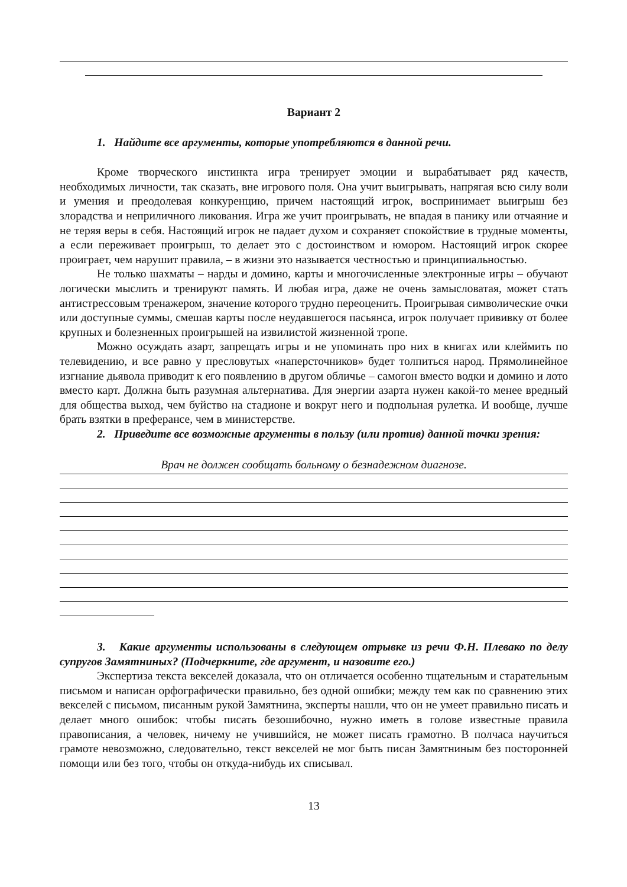Вариант 2
1. Найдите все аргументы, которые употребляются в данной речи.
Кроме творческого инстинкта игра тренирует эмоции и вырабатывает ряд качеств, необходимых личности, так сказать, вне игрового поля. Она учит выигрывать, напрягая всю силу воли и умения и преодолевая конкуренцию, причем настоящий игрок, воспринимает выигрыш без злорадства и неприличного ликования. Игра же учит проигрывать, не впадая в панику или отчаяние и не теряя веры в себя. Настоящий игрок не падает духом и сохраняет спокойствие в трудные моменты, а если переживает проигрыш, то делает это с достоинством и юмором. Настоящий игрок скорее проиграет, чем нарушит правила, – в жизни это называется честностью и принципиальностью.
Не только шахматы – нарды и домино, карты и многочисленные электронные игры – обучают логически мыслить и тренируют память. И любая игра, даже не очень замысловатая, может стать антистрессовым тренажером, значение которого трудно переоценить. Проигрывая символические очки или доступные суммы, смешав карты после неудавшегося пасьянса, игрок получает прививку от более крупных и болезненных проигрышей на извилистой жизненной тропе.
Можно осуждать азарт, запрещать игры и не упоминать про них в книгах или клеймить по телевидению, и все равно у пресловутых «наперсточников» будет толпиться народ. Прямолинейное изгнание дьявола приводит к его появлению в другом обличье – самогон вместо водки и домино и лото вместо карт. Должна быть разумная альтернатива. Для энергии азарта нужен какой-то менее вредный для общества выход, чем буйство на стадионе и вокруг него и подпольная рулетка. И вообще, лучше брать взятки в преферансе, чем в министерстве.
2. Приведите все возможные аргументы в пользу (или против) данной точки зрения:
Врач не должен сообщать больному о безнадежном диагнозе.
3. Какие аргументы использованы в следующем отрывке из речи Ф.Н. Плевако по делу супругов Замятниных? (Подчеркните, где аргумент, и назовите его.)
Экспертиза текста векселей доказала, что он отличается особенно тщательным и старательным письмом и написан орфографически правильно, без одной ошибки; между тем как по сравнению этих векселей с письмом, писанным рукой Замятнина, эксперты нашли, что он не умеет правильно писать и делает много ошибок: чтобы писать безошибочно, нужно иметь в голове известные правила правописания, а человек, ничему не учившийся, не может писать грамотно. В полчаса научиться грамоте невозможно, следовательно, текст векселей не мог быть писан Замятниным без посторонней помощи или без того, чтобы он откуда-нибудь их списывал.
13